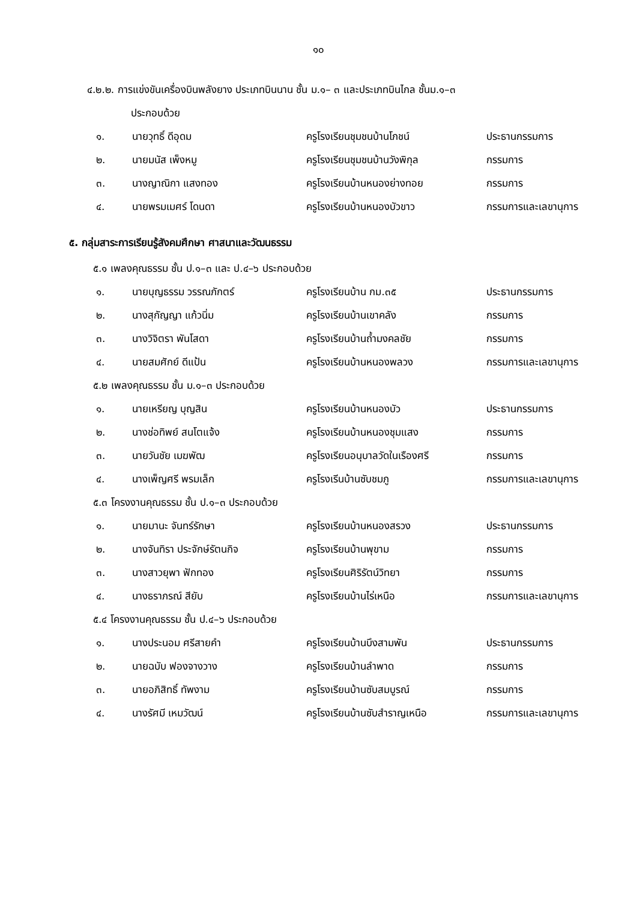๑๐
๔.๒.๒. การแข่งขันเครื่องบินพลังยาง ประเภทบินนาน ชั้น ม.๑– ๓ และประเภทบินไกล ชั้นม.๑–๓
ประกอบด้วย
| ๑. | นายวุทธิ์ ดีอุดม | ครูโรงเรียนชุมชนบ้านโภชน์ | ประธานกรรมการ |
| ๒. | นายมนัส เพ็งหมู | ครูโรงเรียนชุมชนบ้านวังพิกุล | กรรมการ |
| ๓. | นางญาณิกา แสงทอง | ครูโรงเรียนบ้านหนองย่างทอย | กรรมการ |
| ๔. | นายพรมเมศร์ โดนดา | ครูโรงเรียนบ้านหนองบัวขาว | กรรมการและเลขานุการ |
๕. กลุ่มสาระการเรียนรู้สังคมศึกษา ศาสนาและวัฒนธรรม
๕.๑ เพลงคุณธรรม ชั้น ป.๑–๓ และ ป.๔–๖ ประกอบด้วย
| ๑. | นายบุญธรรม วรรณภักตร์ | ครูโรงเรียนบ้าน กม.๓๕ | ประธานกรรมการ |
| ๒. | นางสุกัญญา แก้วนิ่ม | ครูโรงเรียนบ้านเขาคลัง | กรรมการ |
| ๓. | นางวิจิตรา พันโสดา | ครูโรงเรียนบ้านถ้ำมงคลชัย | กรรมการ |
| ๔. | นายสมศักย์ ดีแป้น | ครูโรงเรียนบ้านหนองพลวง | กรรมการและเลขานุการ |
๕.๒ เพลงคุณธรรม ชั้น ม.๑–๓ ประกอบด้วย
| ๑. | นายเหรียญ บุญสิน | ครูโรงเรียนบ้านหนองบัว | ประธานกรรมการ |
| ๒. | นางช่อทิพย์ สนโตแจ้ง | ครูโรงเรียนบ้านหนองชุมแสง | กรรมการ |
| ๓. | นายวันชัย เมฆพัฒ | ครูโรงเรียนอนุบาลวัดในเรืองศรี | กรรมการ |
| ๔. | นางเพ็ญศรี พรมเล็ก | ครูโรงเรีนบ้านซับชมภู | กรรมการและเลขานุการ |
๕.๓ โครงงานคุณธรรม ชั้น ป.๑–๓ ประกอบด้วย
| ๑. | นายมานะ จันทร์รักษา | ครูโรงเรียนบ้านหนองสรวง | ประธานกรรมการ |
| ๒. | นางจันทิรา ประจักษ์รัตนกิจ | ครูโรงเรียนบ้านพุขาม | กรรมการ |
| ๓. | นางสาวยุพา ฟักทอง | ครูโรงเรียนศิริรัตน์วิทยา | กรรมการ |
| ๔. | นางธราภรณ์ สียับ | ครูโรงเรียนบ้านไร่เหนือ | กรรมการและเลขานุการ |
๕.๔ โครงงานคุณธรรม ชั้น ป.๔–๖ ประกอบด้วย
| ๑. | นางประนอม ศรีสายคำ | ครูโรงเรียนบ้านบึงสามพัน | ประธานกรรมการ |
| ๒. | นายฉบับ ฟองจางวาง | ครูโรงเรียนบ้านลำพาด | กรรมการ |
| ๓. | นายอภิสิทธิ์ ทัพงาม | ครูโรงเรียนบ้านซับสมบูรณ์ | กรรมการ |
| ๔. | นางรัศมี เหมวัฒน์ | ครูโรงเรียนบ้านซับสำราญเหนือ | กรรมการและเลขานุการ |